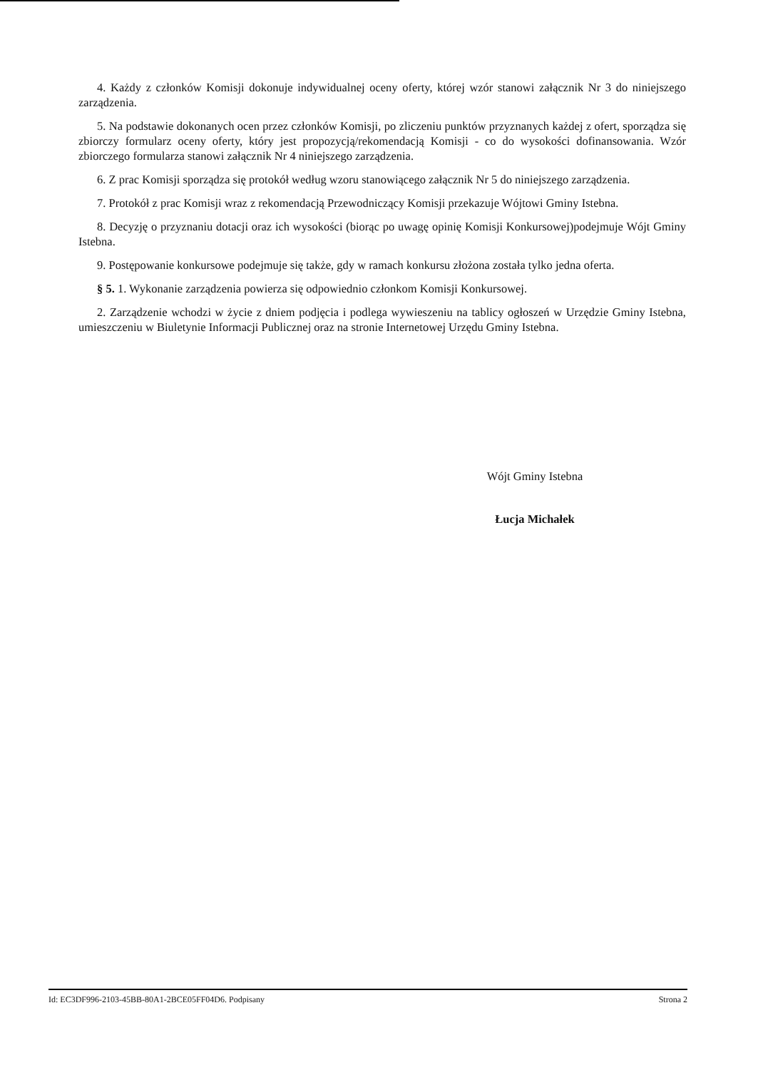4. Każdy z członków Komisji dokonuje indywidualnej oceny oferty, której wzór stanowi załącznik Nr 3 do niniejszego zarządzenia.
5. Na podstawie dokonanych ocen przez członków Komisji, po zliczeniu punktów przyznanych każdej z ofert, sporządza się zbiorczy formularz oceny oferty, który jest propozycją/rekomendacją Komisji - co do wysokości dofinansowania. Wzór zbiorczego formularza stanowi załącznik Nr 4 niniejszego zarządzenia.
6. Z prac Komisji sporządza się protokół według wzoru stanowiącego załącznik Nr 5 do niniejszego zarządzenia.
7. Protokół z prac Komisji wraz z rekomendacją Przewodniczący Komisji przekazuje Wójtowi Gminy Istebna.
8. Decyzję o przyznaniu dotacji oraz ich wysokości (biorąc po uwagę opinię Komisji Konkursowej)podejmuje Wójt Gminy Istebna.
9. Postępowanie konkursowe podejmuje się także, gdy w ramach konkursu złożona została tylko jedna oferta.
§ 5. 1. Wykonanie zarządzenia powierza się odpowiednio członkom Komisji Konkursowej.
2. Zarządzenie wchodzi w życie z dniem podjęcia i podlega wywieszeniu na tablicy ogłoszeń w Urzędzie Gminy Istebna, umieszczeniu w Biuletynie Informacji Publicznej oraz na stronie Internetowej Urzędu Gminy Istebna.
Wójt Gminy Istebna
Łucja Michałek
Id: EC3DF996-2103-45BB-80A1-2BCE05FF04D6. Podpisany Strona 2